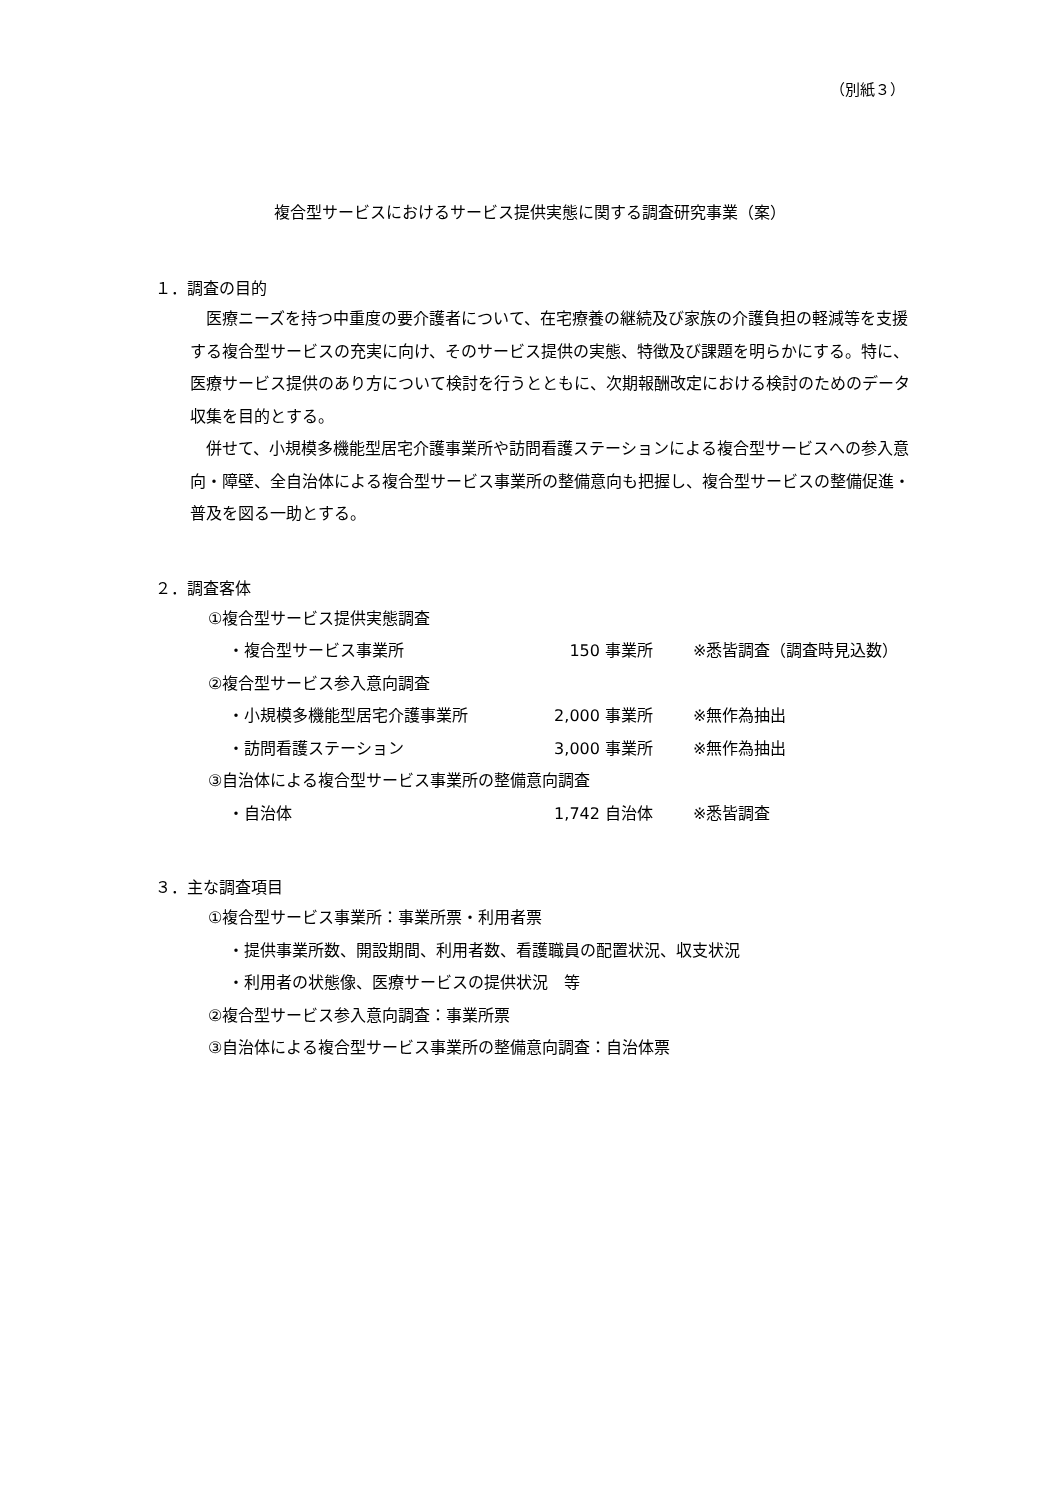（別紙３）
複合型サービスにおけるサービス提供実態に関する調査研究事業（案）
１．調査の目的
医療ニーズを持つ中重度の要介護者について、在宅療養の継続及び家族の介護負担の軽減等を支援する複合型サービスの充実に向け、そのサービス提供の実態、特徴及び課題を明らかにする。特に、医療サービス提供のあり方について検討を行うとともに、次期報酬改定における検討のためのデータ収集を目的とする。
併せて、小規模多機能型居宅介護事業所や訪問看護ステーションによる複合型サービスへの参入意向・障壁、全自治体による複合型サービス事業所の整備意向も把握し、複合型サービスの整備促進・普及を図る一助とする。
２．調査客体
①複合型サービス提供実態調査
・複合型サービス事業所 150 事業所 ※悉皆調査（調査時見込数）
②複合型サービス参入意向調査
・小規模多機能型居宅介護事業所 2,000 事業所 ※無作為抽出
・訪問看護ステーション 3,000 事業所 ※無作為抽出
③自治体による複合型サービス事業所の整備意向調査
・自治体 1,742 自治体 ※悉皆調査
３．主な調査項目
①複合型サービス事業所：事業所票・利用者票
・提供事業所数、開設期間、利用者数、看護職員の配置状況、収支状況
・利用者の状態像、医療サービスの提供状況　等
②複合型サービス参入意向調査：事業所票
③自治体による複合型サービス事業所の整備意向調査：自治体票